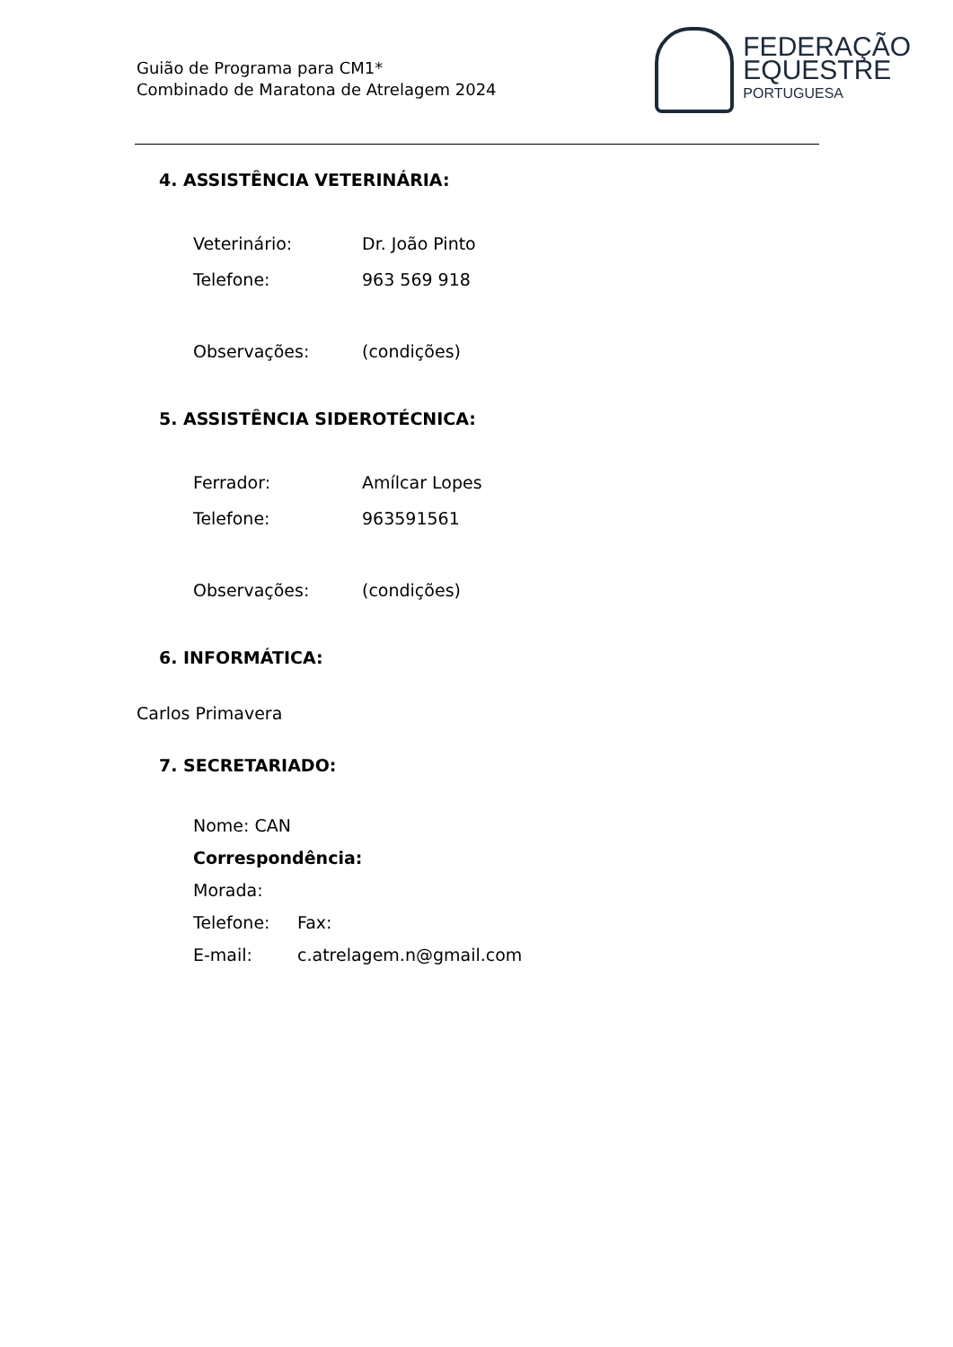Guião de Programa para CM1*
Combinado de Maratona de Atrelagem 2024
FEDERAÇÃO
EQUESTRE
PORTUGUESA
4. ASSISTÊNCIA VETERINÁRIA:
Veterinário: Dr. João Pinto
Telefone: 963 569 918
Observações: (condições)
5. ASSISTÊNCIA SIDEROTÉCNICA:
Ferrador: Amílcar Lopes
Telefone: 963591561
Observações: (condições)
6. INFORMÁTICA:
Carlos Primavera
7. SECRETARIADO:
Nome: CAN
Correspondência:
Morada:
Telefone: Fax:
E-mail: c.atrelagem.n@gmail.com